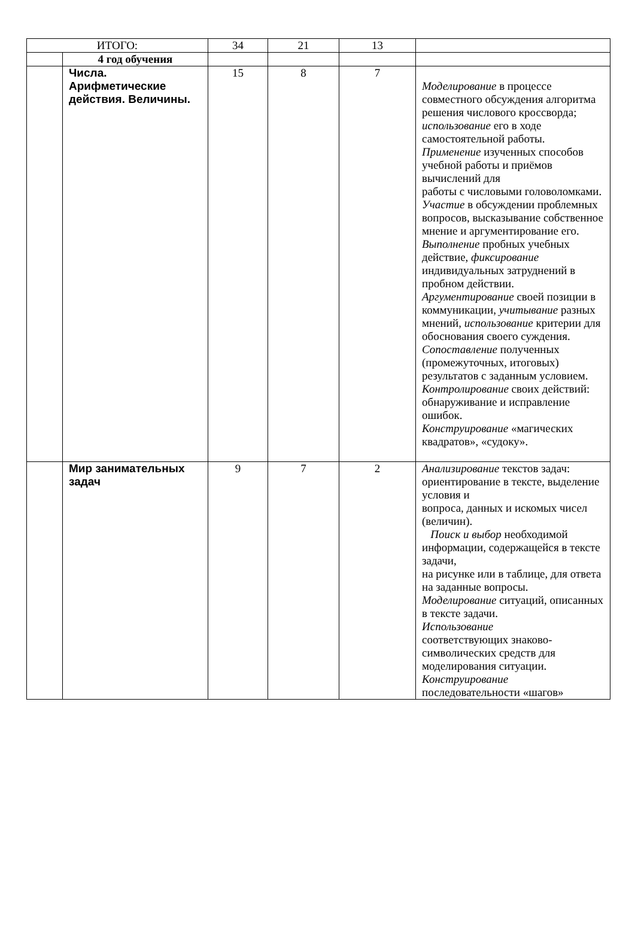| ИТОГО: | | 34 | 21 | 13 | |
| | 4 год обучения | | | | |
| | Числа. Арифметические действия. Величины. | 15 | 8 | 7 | Моделирование в процессе совместного обсуждения алгоритма решения числового кроссворда; использование его в ходе самостоятельной работы. Применение изученных способов учебной работы и приёмов вычислений для работы с числовыми головоломками. Участие в обсуждении проблемных вопросов, высказывание собственное мнение и аргументирование его. Выполнение пробных учебных действие, фиксирование индивидуальных затруднений в пробном действии. Аргументирование своей позиции в коммуникации, учитывание разных мнений, использование критерии для обоснования своего суждения. Сопоставление полученных (промежуточных, итоговых) результатов с заданным условием. Контролирование своих действий: обнаруживание и исправление ошибок. Конструирование «магических квадратов», «судоку». |
| | Мир занимательных задач | 9 | 7 | 2 | Анализирование текстов задач: ориентирование в тексте, выделение условия и вопроса, данных и искомых чисел (величин). Поиск и выбор необходимой информации, содержащейся в тексте задачи, на рисунке или в таблице, для ответа на заданные вопросы. Моделирование ситуаций, описанных в тексте задачи. Использование соответствующих знаково-символических средств для моделирования ситуации. Конструирование последовательности «шагов» |